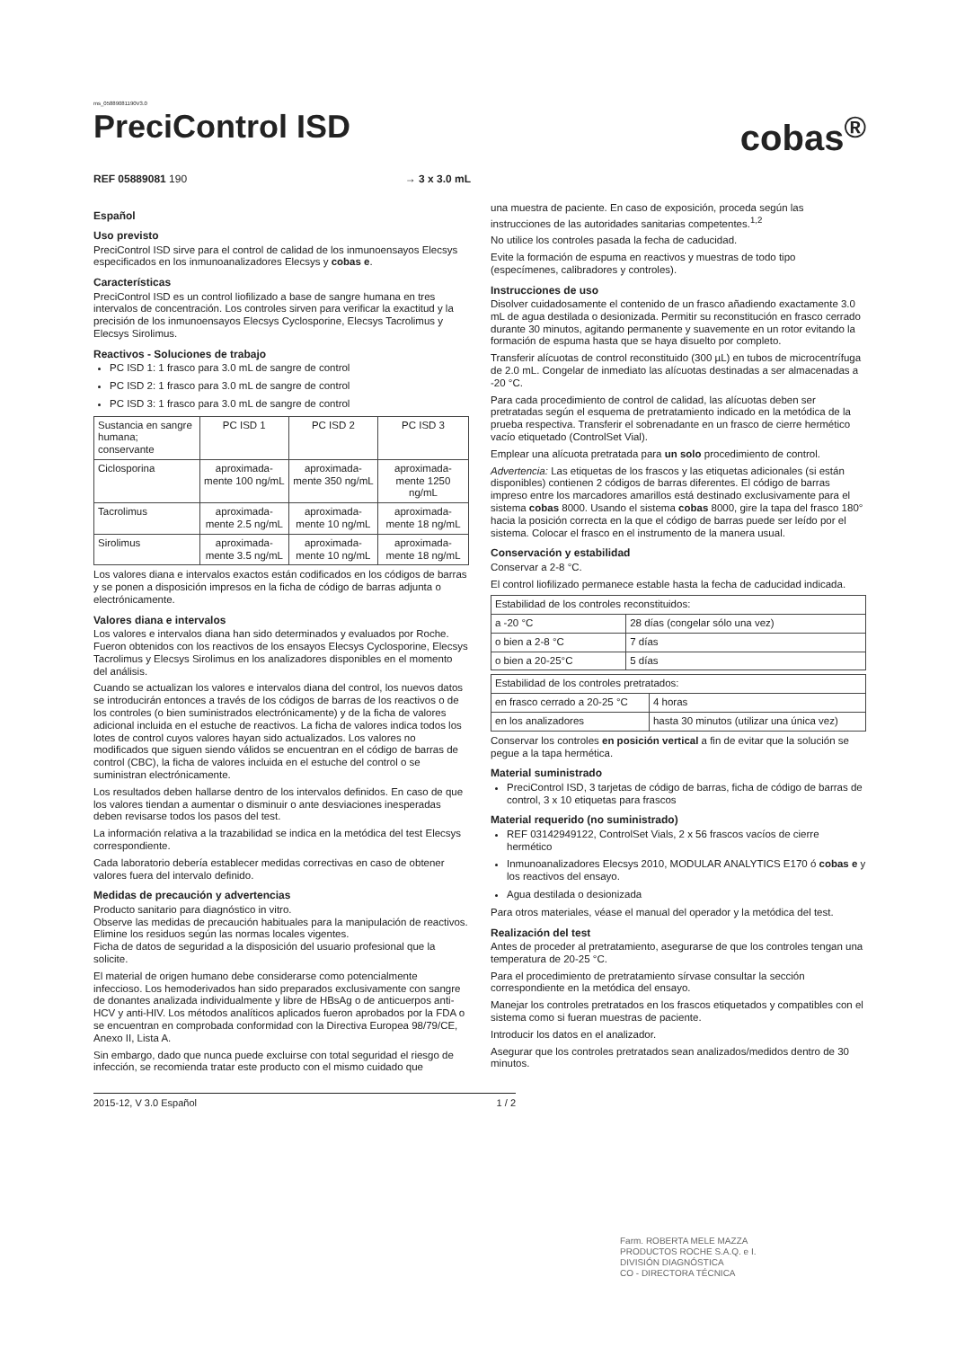ms_05889081190V3.0
PreciControl ISD
REF 05889081 190 → 3 x 3.0 mL
cobas<sup>®</sup>
Español
Uso previsto
PreciControl ISD sirve para el control de calidad de los inmunoensayos Elecsys especificados en los inmunoanalizadores Elecsys y cobas e.
Características
PreciControl ISD es un control liofilizado a base de sangre humana en tres intervalos de concentración. Los controles sirven para verificar la exactitud y la precisión de los inmunoensayos Elecsys Cyclosporine, Elecsys Tacrolimus y Elecsys Sirolimus.
Reactivos - Soluciones de trabajo
PC ISD 1: 1 frasco para 3.0 mL de sangre de control
PC ISD 2: 1 frasco para 3.0 mL de sangre de control
PC ISD 3: 1 frasco para 3.0 mL de sangre de control
| Sustancia en sangre humana; conservante | PC ISD 1 | PC ISD 2 | PC ISD 3 |
| Ciclosporina | aproximada-mente 100 ng/mL | aproximada-mente 350 ng/mL | aproximada-mente 1250 ng/mL |
| Tacrolimus | aproximada-mente 2.5 ng/mL | aproximada-mente 10 ng/mL | aproximada-mente 18 ng/mL |
| Sirolimus | aproximada-mente 3.5 ng/mL | aproximada-mente 10 ng/mL | aproximada-mente 18 ng/mL |
Los valores diana e intervalos exactos están codificados en los códigos de barras y se ponen a disposición impresos en la ficha de código de barras adjunta o electrónicamente.
Valores diana e intervalos
Los valores e intervalos diana han sido determinados y evaluados por Roche. Fueron obtenidos con los reactivos de los ensayos Elecsys Cyclosporine, Elecsys Tacrolimus y Elecsys Sirolimus en los analizadores disponibles en el momento del análisis.
Cuando se actualizan los valores e intervalos diana del control, los nuevos datos se introducirán entonces a través de los códigos de barras de los reactivos o de los controles (o bien suministrados electrónicamente) y de la ficha de valores adicional incluida en el estuche de reactivos. La ficha de valores indica todos los lotes de control cuyos valores hayan sido actualizados. Los valores no modificados que siguen siendo válidos se encuentran en el código de barras de control (CBC), la ficha de valores incluida en el estuche del control o se suministran electrónicamente.
Los resultados deben hallarse dentro de los intervalos definidos. En caso de que los valores tiendan a aumentar o disminuir o ante desviaciones inesperadas deben revisarse todos los pasos del test.
La información relativa a la trazabilidad se indica en la metódica del test Elecsys correspondiente.
Cada laboratorio debería establecer medidas correctivas en caso de obtener valores fuera del intervalo definido.
Medidas de precaución y advertencias
Producto sanitario para diagnóstico in vitro.
Observe las medidas de precaución habituales para la manipulación de reactivos.
Elimine los residuos según las normas locales vigentes.
Ficha de datos de seguridad a la disposición del usuario profesional que la solicite.
El material de origen humano debe considerarse como potencialmente infeccioso. Los hemoderivados han sido preparados exclusivamente con sangre de donantes analizada individualmente y libre de HBsAg o de anticuerpos anti-HCV y anti-HIV. Los métodos analíticos aplicados fueron aprobados por la FDA o se encuentran en comprobada conformidad con la Directiva Europea 98/79/CE, Anexo II, Lista A.
Sin embargo, dado que nunca puede excluirse con total seguridad el riesgo de infección, se recomienda tratar este producto con el mismo cuidado que
una muestra de paciente. En caso de exposición, proceda según las instrucciones de las autoridades sanitarias competentes.<sup>1,2</sup>
No utilice los controles pasada la fecha de caducidad.
Evite la formación de espuma en reactivos y muestras de todo tipo (especímenes, calibradores y controles).
Instrucciones de uso
Disolver cuidadosamente el contenido de un frasco añadiendo exactamente 3.0 mL de agua destilada o desionizada. Permitir su reconstitución en frasco cerrado durante 30 minutos, agitando permanente y suavemente en un rotor evitando la formación de espuma hasta que se haya disuelto por completo.
Transferir alícuotas de control reconstituido (300 µL) en tubos de microcentrífuga de 2.0 mL. Congelar de inmediato las alícuotas destinadas a ser almacenadas a -20 °C.
Para cada procedimiento de control de calidad, las alícuotas deben ser pretratadas según el esquema de pretratamiento indicado en la metódica de la prueba respectiva. Transferir el sobrenadante en un frasco de cierre hermético vacío etiquetado (ControlSet Vial).
Emplear una alícuota pretratada para un solo procedimiento de control.
Advertencia: Las etiquetas de los frascos y las etiquetas adicionales (si están disponibles) contienen 2 códigos de barras diferentes. El código de barras impreso entre los marcadores amarillos está destinado exclusivamente para el sistema cobas 8000. Usando el sistema cobas 8000, gire la tapa del frasco 180° hacia la posición correcta en la que el código de barras puede ser leído por el sistema. Colocar el frasco en el instrumento de la manera usual.
Conservación y estabilidad
Conservar a 2-8 °C.
El control liofilizado permanece estable hasta la fecha de caducidad indicada.
| Estabilidad de los controles reconstituidos: | |
| a -20 °C | 28 días (congelar sólo una vez) |
| o bien a 2-8 °C | 7 días |
| o bien a 20-25°C | 5 días |
| Estabilidad de los controles pretratados: | |
| en frasco cerrado a 20-25 °C | 4 horas |
| en los analizadores | hasta 30 minutos (utilizar una única vez) |
Conservar los controles en posición vertical a fin de evitar que la solución se pegue a la tapa hermética.
Material suministrado
PreciControl ISD, 3 tarjetas de código de barras, ficha de código de barras de control, 3 x 10 etiquetas para frascos
Material requerido (no suministrado)
REF 03142949122, ControlSet Vials, 2 x 56 frascos vacíos de cierre hermético
Inmunoanalizadores Elecsys 2010, MODULAR ANALYTICS E170 ó cobas e y los reactivos del ensayo.
Agua destilada o desionizada
Para otros materiales, véase el manual del operador y la metódica del test.
Realización del test
Antes de proceder al pretratamiento, asegurarse de que los controles tengan una temperatura de 20-25 °C.
Para el procedimiento de pretratamiento sírvase consultar la sección correspondiente en la metódica del ensayo.
Manejar los controles pretratados en los frascos etiquetados y compatibles con el sistema como si fueran muestras de paciente.
Introducir los datos en el analizador.
Asegurar que los controles pretratados sean analizados/medidos dentro de 30 minutos.
2015-12, V 3.0 Español 1 / 2
Farm. ROBERTA MELE MAZZA
PRODUCTOS ROCHE S.A.Q. e I.
DIVISIÓN DIAGNÓSTICA
CO - DIRECTORA TÉCNICA